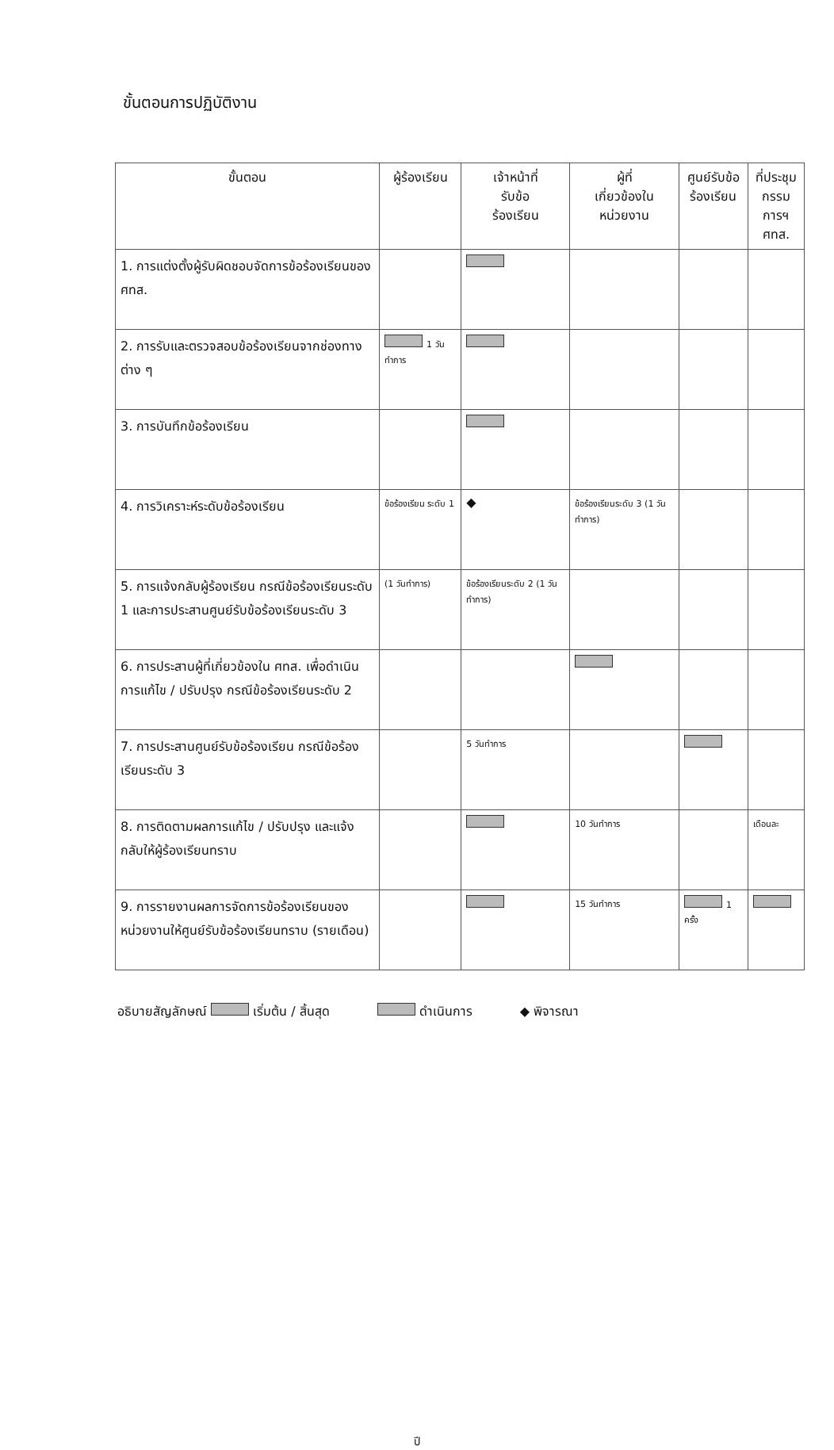ขั้นตอนการปฏิบัติงาน
| ขั้นตอน | ผู้ร้องเรียน | เจ้าหน้าที่ รับข้อ ร้องเรียน | ผู้ที่ เกี่ยวข้องใน หน่วยงาน | ศูนย์รับข้อ ร้องเรียน | ที่ประชุม กรรมการฯ ศทส. |
| --- | --- | --- | --- | --- | --- |
| 1. การแต่งตั้งผู้รับผิดชอบจัดการข้อร้องเรียนของ ศทส. | | | | | |
| 2. การรับและตรวจสอบข้อร้องเรียนจากช่องทางต่าง ๆ | 1 วันทำการ | | | | |
| 3. การบันทึกข้อร้องเรียน | | | | | |
| 4. การวิเคราะห์ระดับข้อร้องเรียน | ข้อร้องเรียน ระดับ 1 | ◆ | ข้อร้องเรียนระดับ 3 (1 วันทำการ) | | |
| 5. การแจ้งกลับผู้ร้องเรียน กรณีข้อร้องเรียนระดับ 1 และการประสานศูนย์รับข้อร้องเรียนระดับ 3 | (1 วันทำการ) | ข้อร้องเรียนระดับ 2 (1 วันทำการ) | | | |
| 6. การประสานผู้ที่เกี่ยวข้องใน ศทส. เพื่อดำเนินการแก้ไข / ปรับปรุง กรณีข้อร้องเรียนระดับ 2 | | | | | |
| 7. การประสานศูนย์รับข้อร้องเรียน กรณีข้อร้องเรียนระดับ 3 | | 5 วันทำการ | | | |
| 8. การติดตามผลการแก้ไข / ปรับปรุง และแจ้งกลับให้ผู้ร้องเรียนทราบ | | | 10 วันทำการ | | เดือนละ |
| 9. การรายงานผลการจัดการข้อร้องเรียนของหน่วยงานให้ศูนย์รับข้อร้องเรียนทราบ (รายเดือน) | | | 15 วันทำการ | 1 ครั้ง | |
อธิบายสัญลักษณ์ เริ่มต้น / สิ้นสุด ดำเนินการ ◆ พิจารณา
ปี